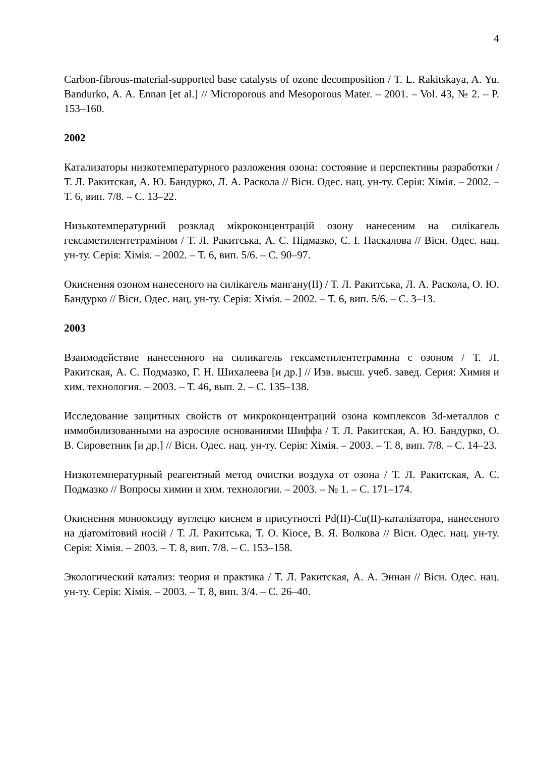4
Carbon-fibrous-material-supported base catalysts of ozone decomposition / T. L. Rakitskaya, A. Yu. Bandurko, A. A. Ennan [et al.] // Microporous and Mesoporous Mater. – 2001. – Vol. 43, № 2. – P. 153–160.
2002
Катализаторы низкотемпературного разложения озона: состояние и перспективы разработки / Т. Л. Ракитская, А. Ю. Бандурко, Л. А. Раскола // Вісн. Одес. нац. ун-ту. Серія: Хімія. – 2002. – Т. 6, вип. 7/8. – С. 13–22.
Низькотемпературний розклад мікроконцентрацій озону нанесеним на силікагель гексаметилентетраміном / Т. Л. Ракитська, А. С. Підмазко, С. І. Паскалова // Вісн. Одес. нац. ун-ту. Серія: Хімія. – 2002. – Т. 6, вип. 5/6. – С. 90–97.
Окиснення озоном нанесеного на силікагель мангану(II) / Т. Л. Ракитська, Л. А. Раскола, О. Ю. Бандурко // Вісн. Одес. нац. ун-ту. Серія: Хімія. – 2002. – Т. 6, вип. 5/6. – С. 3–13.
2003
Взаимодействие нанесенного на силикагель гексаметилентетрамина с озоном / Т. Л. Ракитская, А. С. Подмазко, Г. Н. Шихалеева [и др.] // Изв. высш. учеб. завед. Серия: Химия и хим. технология. – 2003. – Т. 46, вып. 2. – С. 135–138.
Исследование защитных свойств от микроконцентраций озона комплексов 3d-металлов с иммобилизованными на аэросиле основаниями Шиффа / Т. Л. Ракитская, А. Ю. Бандурко, О. В. Сироветник [и др.] // Вісн. Одес. нац. ун-ту. Серія: Хімія. – 2003. – Т. 8, вип. 7/8. – С. 14–23.
Низкотемпературный реагентный метод очистки воздуха от озона / Т. Л. Ракитская, А. С. Подмазко // Вопросы химии и хим. технологии. – 2003. – № 1. – С. 171–174.
Окиснення монооксиду вуглецю киснем в присутності Pd(II)-Cu(II)-каталізатора, нанесеного на діатомітовий носій / Т. Л. Ракитська, Т. О. Кіосе, В. Я. Волкова // Вісн. Одес. нац. ун-ту. Серія: Хімія. – 2003. – Т. 8, вип. 7/8. – С. 153–158.
Экологический катализ: теория и практика / Т. Л. Ракитская, А. А. Эннан // Вісн. Одес. нац. ун-ту. Серія: Хімія. – 2003. – Т. 8, вип. 3/4. – С. 26–40.